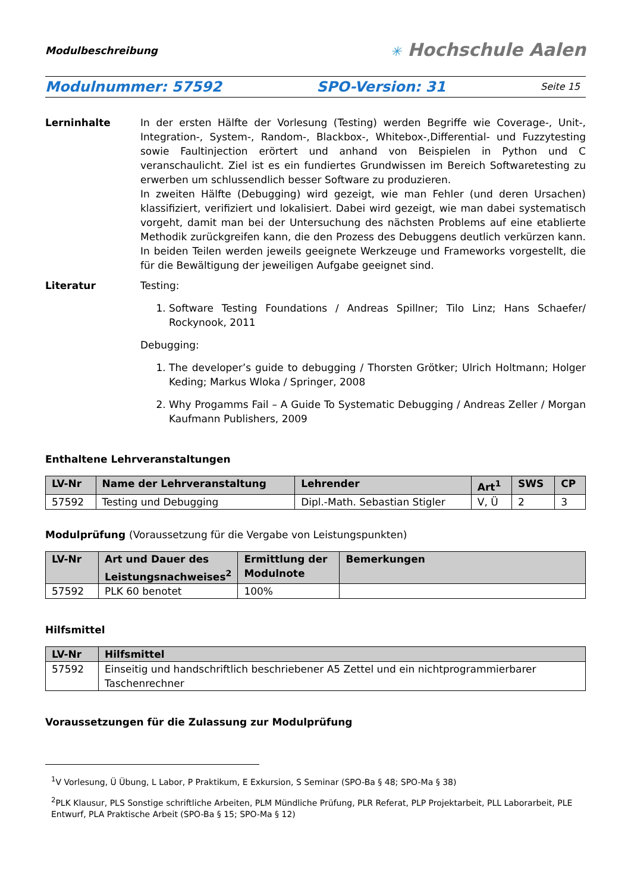Modulbeschreibung
✳ Hochschule Aalen
Modulnummer: 57592 SPO-Version: 31 Seite 15
Lerninhalte In der ersten Hälfte der Vorlesung (Testing) werden Begriffe wie Coverage-, Unit-, Integration-, System-, Random-, Blackbox-, Whitebox-,Differential- und Fuzzytesting sowie Faultinjection erörtert und anhand von Beispielen in Python und C veranschaulicht. Ziel ist es ein fundiertes Grundwissen im Bereich Softwaretesting zu erwerben um schlussendlich besser Software zu produzieren.
In zweiten Hälfte (Debugging) wird gezeigt, wie man Fehler (und deren Ursachen) klassifiziert, verifiziert und lokalisiert. Dabei wird gezeigt, wie man dabei systematisch vorgeht, damit man bei der Untersuchung des nächsten Problems auf eine etablierte Methodik zurückgreifen kann, die den Prozess des Debuggens deutlich verkürzen kann. In beiden Teilen werden jeweils geeignete Werkzeuge und Frameworks vorgestellt, die für die Bewältigung der jeweiligen Aufgabe geeignet sind.
Literatur Testing:
1. Software Testing Foundations / Andreas Spillner; Tilo Linz; Hans Schaefer/ Rockynook, 2011
Debugging:
1. The developer’s guide to debugging / Thorsten Grötker; Ulrich Holtmann; Holger Keding; Markus Wloka / Springer, 2008
2. Why Progamms Fail – A Guide To Systematic Debugging / Andreas Zeller / Morgan Kaufmann Publishers, 2009
Enthaltene Lehrveranstaltungen
| LV-Nr | Name der Lehrveranstaltung | Lehrender | Art<sup>1</sup> | SWS | CP |
| --- | --- | --- | --- | --- | --- |
| 57592 | Testing und Debugging | Dipl.-Math. Sebastian Stigler | V, Ü | 2 | 3 |
Modulprüfung (Voraussetzung für die Vergabe von Leistungspunkten)
| LV-Nr | Art und Dauer des Leistungsnachweises<sup>2</sup> | Ermittlung der Modulnote | Bemerkungen |
| --- | --- | --- | --- |
| 57592 | PLK 60 benotet | 100% | |
Hilfsmittel
| LV-Nr | Hilfsmittel |
| --- | --- |
| 57592 | Einseitig und handschriftlich beschriebener A5 Zettel und ein nichtprogrammierbarer Taschenrechner |
Voraussetzungen für die Zulassung zur Modulprüfung
<sup>1</sup> V Vorlesung, Ü Übung, L Labor, P Praktikum, E Exkursion, S Seminar (SPO-Ba § 48; SPO-Ma § 38)
<sup>2</sup> PLK Klausur, PLS Sonstige schriftliche Arbeiten, PLM Mündliche Prüfung, PLR Referat, PLP Projektarbeit, PLL Laborarbeit, PLE Entwurf, PLA Praktische Arbeit (SPO-Ba § 15; SPO-Ma § 12)